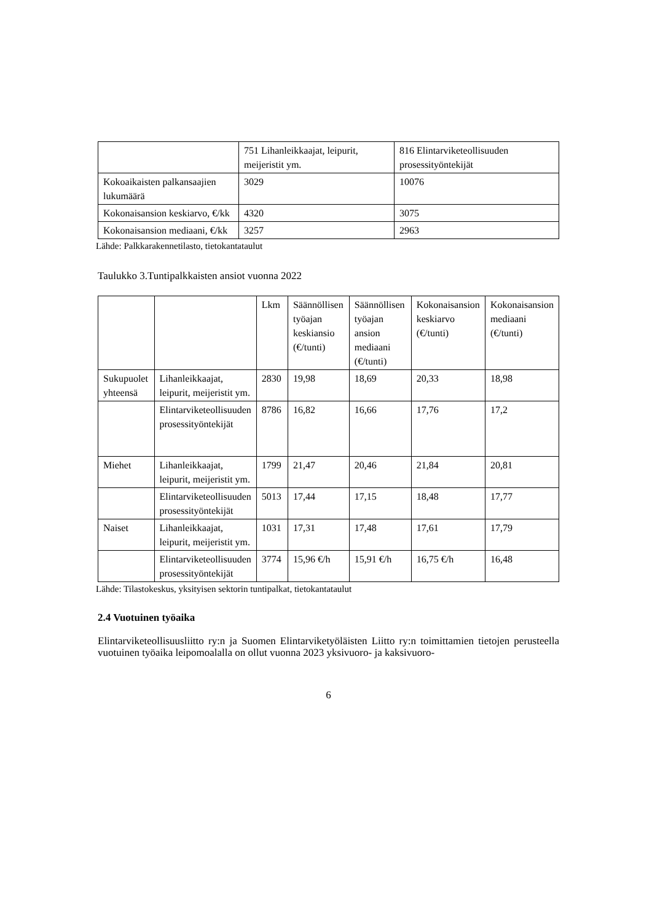| | 751 Lihanleikkaajat, leipurit, meijeristit ym. | 816 Elintarviketeollisuuden prosessityöntekijät |
| Kokoaikaisten palkansaajien lukumäärä | 3029 | 10076 |
| Kokonaisansion keskiarvo, €/kk | 4320 | 3075 |
| Kokonaisansion mediaani, €/kk | 3257 | 2963 |
Lähde: Palkkarakennetilasto, tietokantataulut
Taulukko 3.Tuntipalkkaisten ansiot vuonna 2022
| | | Lkm | Säännöllisen työajan keskiansio (€/tunti) | Säännöllisen työajan ansion mediaani (€/tunti) | Kokonaisansion keskiarvo (€/tunti) | Kokonaisansion mediaani (€/tunti) |
| Sukupuolet yhteensä | Lihanleikkaajat, leipurit, meijeristit ym. | 2830 | 19,98 | 18,69 | 20,33 | 18,98 |
| | Elintarviketeollisuuden prosessityöntekijät | 8786 | 16,82 | 16,66 | 17,76 | 17,2 |
| Miehet | Lihanleikkaajat, leipurit, meijeristit ym. | 1799 | 21,47 | 20,46 | 21,84 | 20,81 |
| | Elintarviketeollisuuden prosessityöntekijät | 5013 | 17,44 | 17,15 | 18,48 | 17,77 |
| Naiset | Lihanleikkaajat, leipurit, meijeristit ym. | 1031 | 17,31 | 17,48 | 17,61 | 17,79 |
| | Elintarviketeollisuuden prosessityöntekijät | 3774 | 15,96 €/h | 15,91 €/h | 16,75 €/h | 16,48 |
Lähde: Tilastokeskus, yksityisen sektorin tuntipalkat, tietokantataulut
2.4 Vuotuinen työaika
Elintarviketeollisuusliitto ry:n ja Suomen Elintarviketyöläisten Liitto ry:n toimittamien tietojen perusteella vuotuinen työaika leipomoalalla on ollut vuonna 2023 yksivuoro- ja kaksivuoro-
6